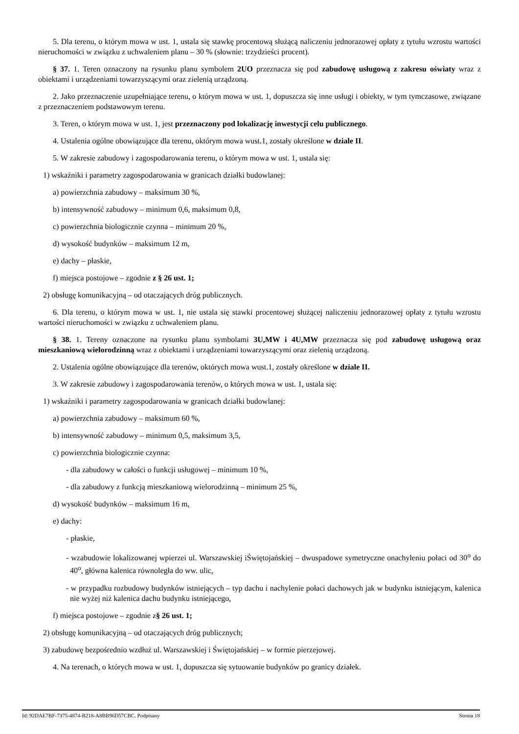5. Dla terenu, o którym mowa w ust. 1, ustala się stawkę procentową służącą naliczeniu jednorazowej opłaty z tytułu wzrostu wartości nieruchomości w związku z uchwaleniem planu – 30 % (słownie: trzydzieści procent).
§ 37. 1. Teren oznaczony na rysunku planu symbolem 2UO przeznacza się pod zabudowę usługową z zakresu oświaty wraz z obiektami i urządzeniami towarzyszącymi oraz zielenią urządzoną.
2. Jako przeznaczenie uzupełniające terenu, o którym mowa w ust. 1, dopuszcza się inne usługi i obiekty, w tym tymczasowe, związane z przeznaczeniem podstawowym terenu.
3. Teren, o którym mowa w ust. 1, jest przeznaczony pod lokalizację inwestycji celu publicznego.
4. Ustalenia ogólne obowiązujące dla terenu, októrym mowa wust.1, zostały określone w dziale II.
5. W zakresie zabudowy i zagospodarowania terenu, o którym mowa w ust. 1, ustala się:
1) wskaźniki i parametry zagospodarowania w granicach działki budowlanej:
a) powierzchnia zabudowy – maksimum 30 %,
b) intensywność zabudowy – minimum 0,6, maksimum 0,8,
c) powierzchnia biologicznie czynna – minimum 20 %,
d) wysokość budynków – maksimum 12 m,
e) dachy – płaskie,
f) miejsca postojowe – zgodnie z § 26 ust. 1;
2) obsługę komunikacyjną – od otaczających dróg publicznych.
6. Dla terenu, o którym mowa w ust. 1, nie ustala się stawki procentowej służącej naliczeniu jednorazowej opłaty z tytułu wzrostu wartości nieruchomości w związku z uchwaleniem planu.
§ 38. 1. Tereny oznaczone na rysunku planu symbolami 3U,MW i 4U,MW przeznacza się pod zabudowę usługową oraz mieszkaniową wielorodzinną wraz z obiektami i urządzeniami towarzyszącymi oraz zielenią urządzoną.
2. Ustalenia ogólne obowiązujące dla terenów, októrych mowa wust.1, zostały określone w dziale II.
3. W zakresie zabudowy i zagospodarowania terenów, o których mowa w ust. 1, ustala się:
1) wskaźniki i parametry zagospodarowania w granicach działki budowlanej:
a) powierzchnia zabudowy – maksimum 60 %,
b) intensywność zabudowy – minimum 0,5, maksimum 3,5,
c) powierzchnia biologicznie czynna:
- dla zabudowy w całości o funkcji usługowej – minimum 10 %,
- dla zabudowy z funkcją mieszkaniową wielorodzinną – minimum 25 %,
d) wysokość budynków – maksimum 16 m,
e) dachy:
- płaskie,
- wzabudowie lokalizowanej wpierzei ul. Warszawskiej iŚwiętojańskiej – dwuspadowe symetryczne onachyleniu połaci od 30<sup>o</sup> do 40<sup>o</sup>, główna kalenica równoległa do ww. ulic,
- w przypadku rozbudowy budynków istniejących – typ dachu i nachylenie połaci dachowych jak w budynku istniejącym, kalenica nie wyżej niż kalenica dachu budynku istniejącego,
f) miejsca postojowe – zgodnie z§ 26 ust. 1;
2) obsługę komunikacyjną – od otaczających dróg publicznych;
3) zabudowę bezpośrednio wzdłuż ul. Warszawskiej i Świętojańskiej – w formie pierzejowej.
4. Na terenach, o których mowa w ust. 1, dopuszcza się sytuowanie budynków po granicy działek.
Id: 92DAE7BF-7375-4874-B218-A8BB96D57CBC. Podpisany Strona 18